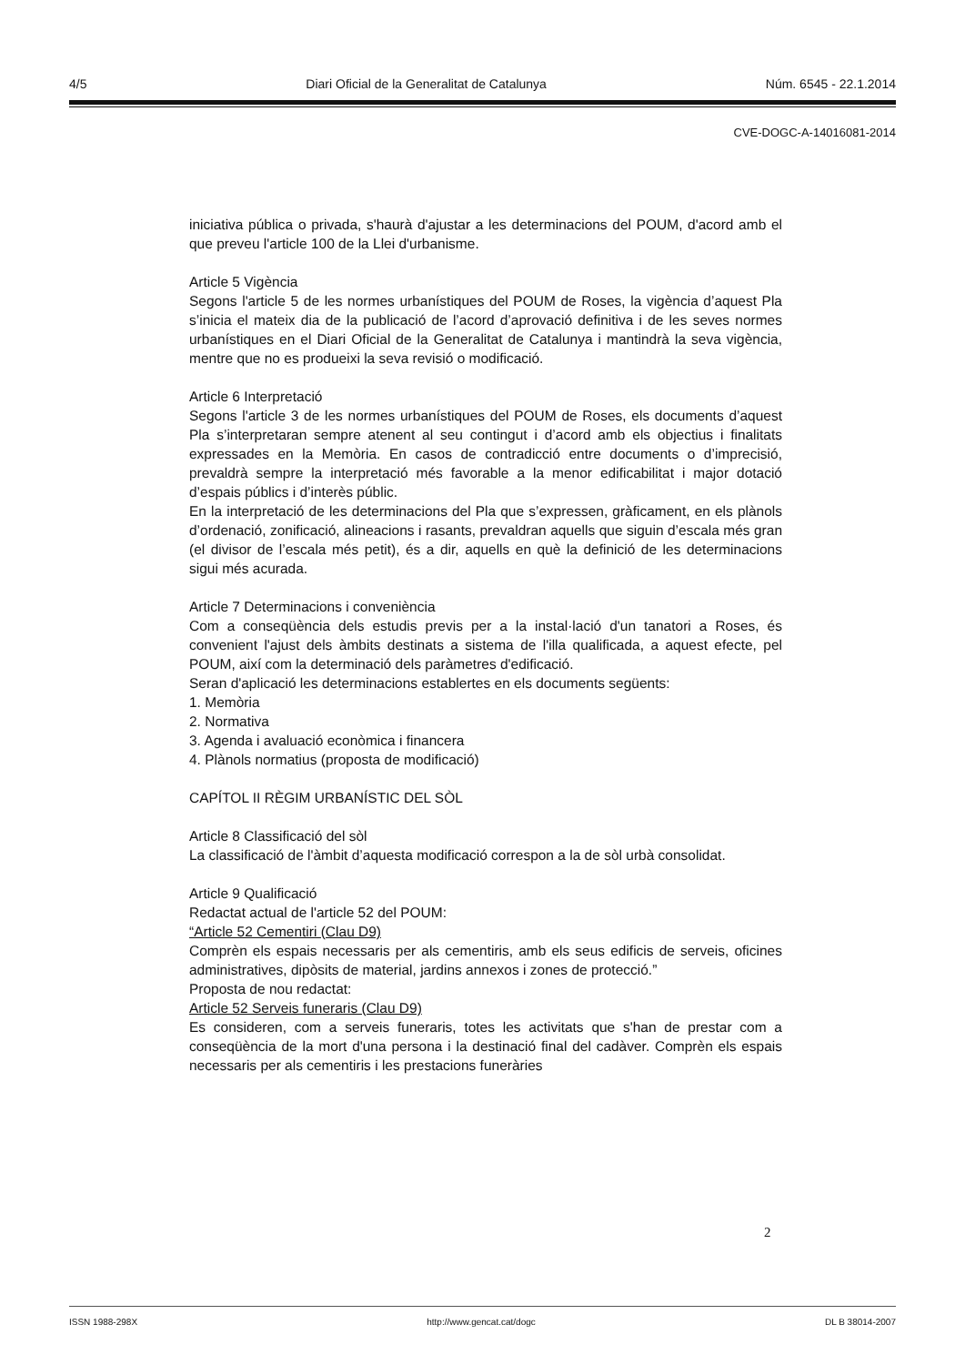4/5 Diari Oficial de la Generalitat de Catalunya Núm. 6545 - 22.1.2014
CVE-DOGC-A-14016081-2014
iniciativa pública o privada, s'haurà d'ajustar a les determinacions del POUM, d'acord amb el que preveu l'article 100 de la Llei d'urbanisme.
Article 5 Vigència
Segons l'article 5 de les normes urbanístiques del POUM de Roses, la vigència d’aquest Pla s’inicia el mateix dia de la publicació de l’acord d’aprovació definitiva i de les seves normes urbanístiques en el Diari Oficial de la Generalitat de Catalunya i mantindrà la seva vigència, mentre que no es produeixi la seva revisió o modificació.
Article 6 Interpretació
Segons l'article 3 de les normes urbanístiques del POUM de Roses, els documents d’aquest Pla s’interpretaran sempre atenent al seu contingut i d’acord amb els objectius i finalitats expressades en la Memòria. En casos de contradicció entre documents o d’imprecisió, prevaldrà sempre la interpretació més favorable a la menor edificabilitat i major dotació d’espais públics i d’interès públic.
En la interpretació de les determinacions del Pla que s’expressen, gràficament, en els plànols d’ordenació, zonificació, alineacions i rasants, prevaldran aquells que siguin d’escala més gran (el divisor de l’escala més petit), és a dir, aquells en què la definició de les determinacions sigui més acurada.
Article 7 Determinacions i conveniència
Com a conseqüència dels estudis previs per a la instal·lació d'un tanatori a Roses, és convenient l'ajust dels àmbits destinats a sistema de l'illa qualificada, a aquest efecte, pel POUM, així com la determinació dels paràmetres d'edificació.
Seran d'aplicació les determinacions establertes en els documents següents:
1. Memòria
2. Normativa
3. Agenda i avaluació econòmica i financera
4. Plànols normatius (proposta de modificació)
CAPÍTOL II RÈGIM URBANÍSTIC DEL SÒL
Article 8 Classificació del sòl
La classificació de l'àmbit d’aquesta modificació correspon a la de sòl urbà consolidat.
Article 9 Qualificació
Redactat actual de l'article 52 del POUM:
“Article 52 Cementiri (Clau D9)
Comprèn els espais necessaris per als cementiris, amb els seus edificis de serveis, oficines administratives, dipòsits de material, jardins annexos i zones de protecció.”
Proposta de nou redactat:
Article 52 Serveis funeraris (Clau D9)
Es consideren, com a serveis funeraris, totes les activitats que s'han de prestar com a conseqüència de la mort d'una persona i la destinació final del cadàver. Comprèn els espais necessaris per als cementiris i les prestacions funeràries
2
ISSN 1988-298X http://www.gencat.cat/dogc DL B 38014-2007